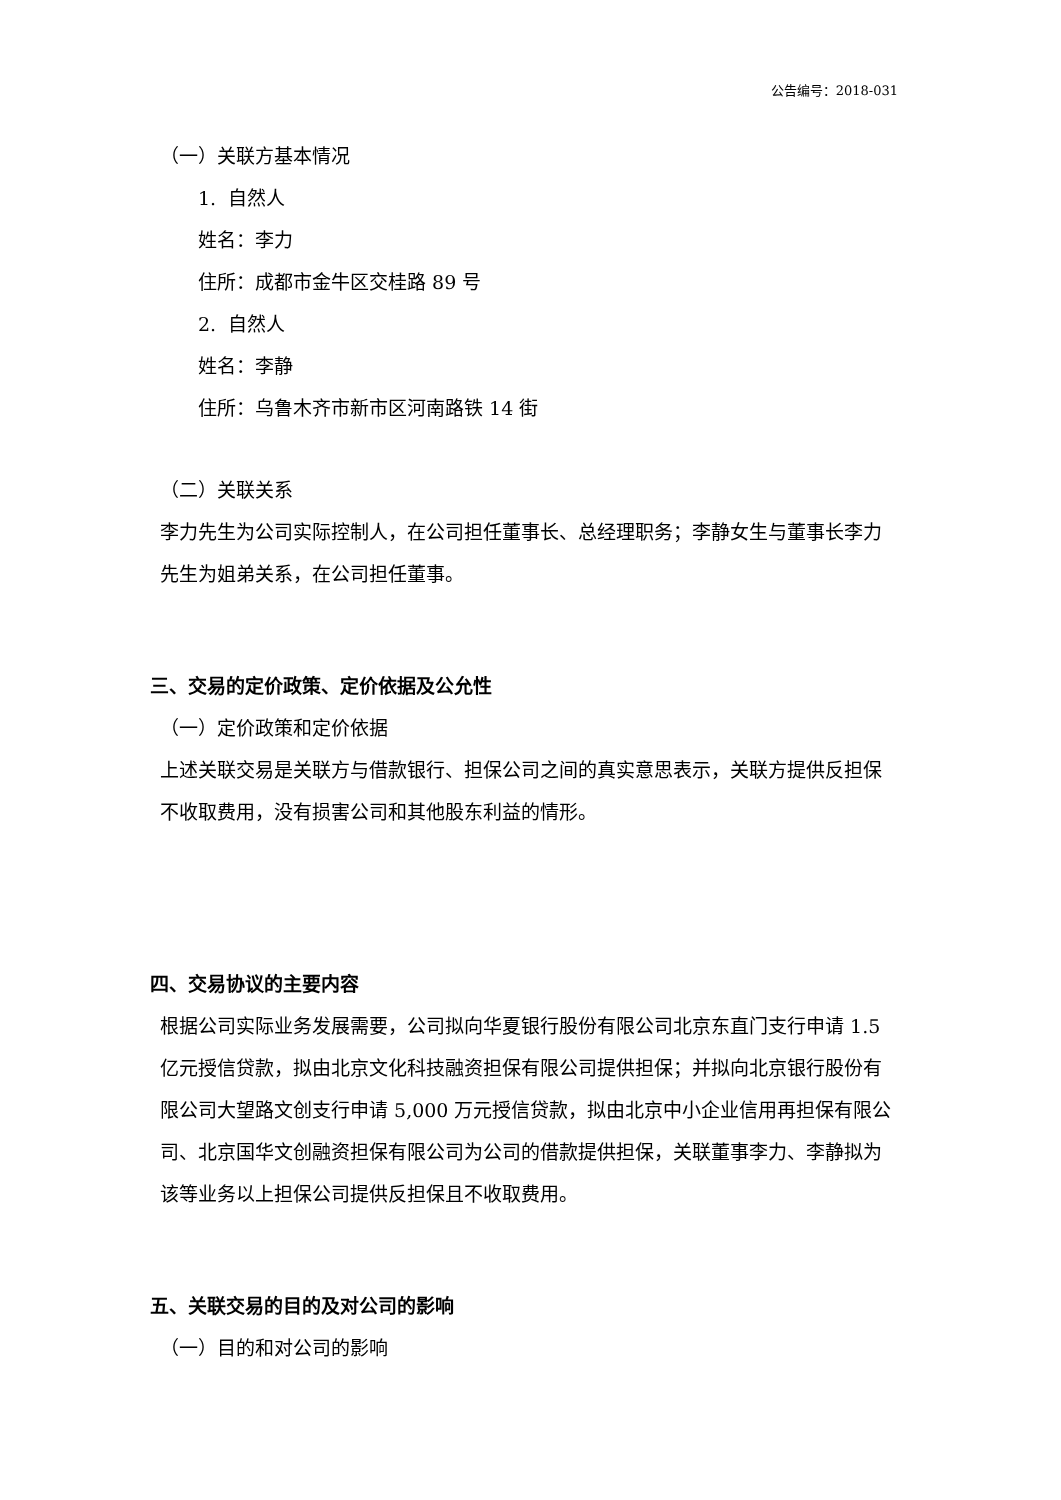公告编号：2018-031
（一）关联方基本情况
1. 自然人
姓名：李力
住所：成都市金牛区交桂路 89 号
2. 自然人
姓名：李静
住所：乌鲁木齐市新市区河南路铁 14 街
（二）关联关系
李力先生为公司实际控制人，在公司担任董事长、总经理职务；李静女生与董事长李力先生为姐弟关系，在公司担任董事。
三、交易的定价政策、定价依据及公允性
（一）定价政策和定价依据
上述关联交易是关联方与借款银行、担保公司之间的真实意思表示，关联方提供反担保不收取费用，没有损害公司和其他股东利益的情形。
四、交易协议的主要内容
根据公司实际业务发展需要，公司拟向华夏银行股份有限公司北京东直门支行申请 1.5 亿元授信贷款，拟由北京文化科技融资担保有限公司提供担保；并拟向北京银行股份有限公司大望路文创支行申请 5,000 万元授信贷款，拟由北京中小企业信用再担保有限公司、北京国华文创融资担保有限公司为公司的借款提供担保，关联董事李力、李静拟为该等业务以上担保公司提供反担保且不收取费用。
五、关联交易的目的及对公司的影响
（一）目的和对公司的影响